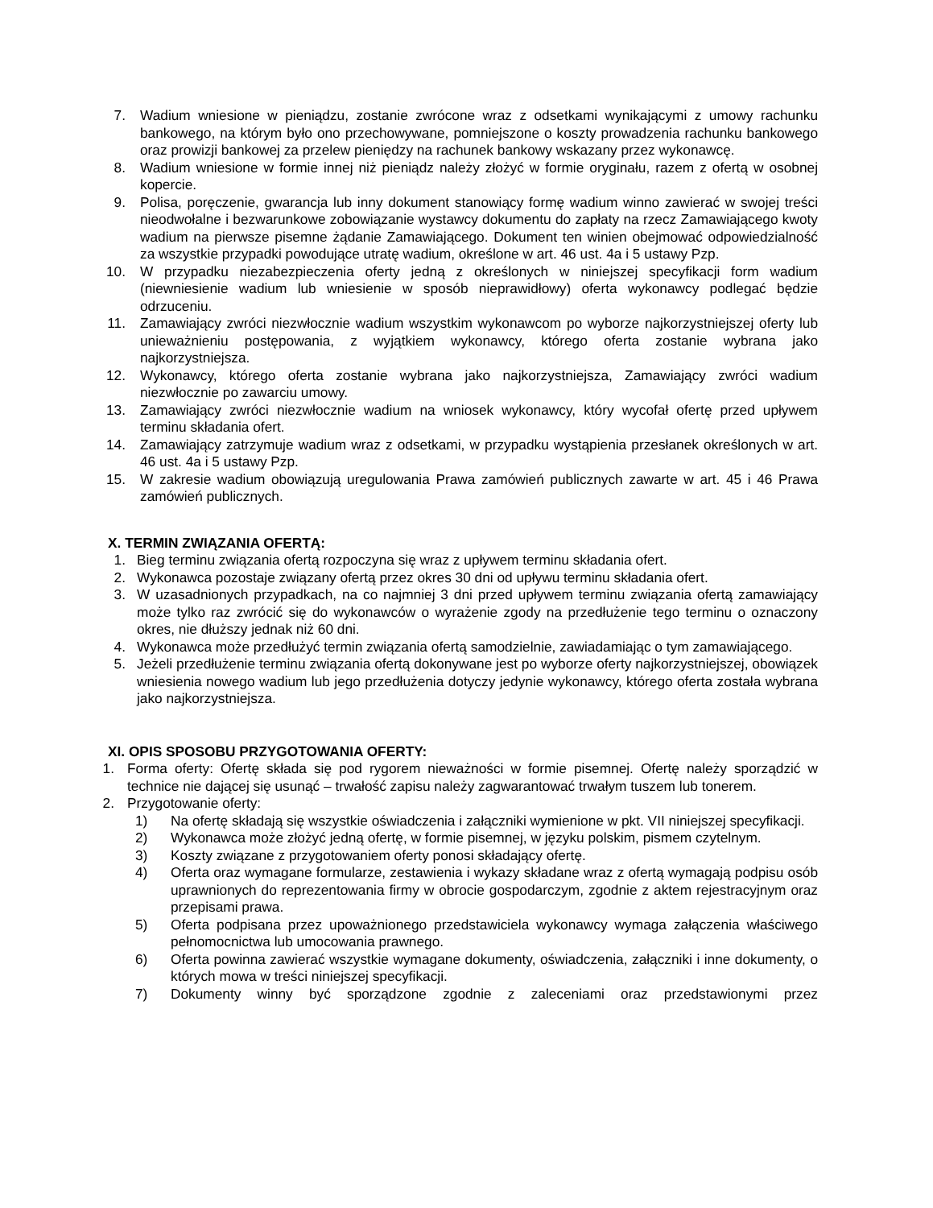7. Wadium wniesione w pieniądzu, zostanie zwrócone wraz z odsetkami wynikającymi z umowy rachunku bankowego, na którym było ono przechowywane, pomniejszone o koszty prowadzenia rachunku bankowego oraz prowizji bankowej za przelew pieniędzy na rachunek bankowy wskazany przez wykonawcę.
8. Wadium wniesione w formie innej niż pieniądz należy złożyć w formie oryginału, razem z ofertą w osobnej kopercie.
9. Polisa, poręczenie, gwarancja lub inny dokument stanowiący formę wadium winno zawierać w swojej treści nieodwołalne i bezwarunkowe zobowiązanie wystawcy dokumentu do zapłaty na rzecz Zamawiającego kwoty wadium na pierwsze pisemne żądanie Zamawiającego. Dokument ten winien obejmować odpowiedzialność za wszystkie przypadki powodujące utratę wadium, określone w art. 46 ust. 4a i 5 ustawy Pzp.
10. W przypadku niezabezpieczenia oferty jedną z określonych w niniejszej specyfikacji form wadium (niewniesienie wadium lub wniesienie w sposób nieprawidłowy) oferta wykonawcy podlegać będzie odrzuceniu.
11. Zamawiający zwróci niezwłocznie wadium wszystkim wykonawcom po wyborze najkorzystniejszej oferty lub unieważnieniu postępowania, z wyjątkiem wykonawcy, którego oferta zostanie wybrana jako najkorzystniejsza.
12. Wykonawcy, którego oferta zostanie wybrana jako najkorzystniejsza, Zamawiający zwróci wadium niezwłocznie po zawarciu umowy.
13. Zamawiający zwróci niezwłocznie wadium na wniosek wykonawcy, który wycofał ofertę przed upływem terminu składania ofert.
14. Zamawiający zatrzymuje wadium wraz z odsetkami, w przypadku wystąpienia przesłanek określonych w art. 46 ust. 4a i 5 ustawy Pzp.
15. W zakresie wadium obowiązują uregulowania Prawa zamówień publicznych zawarte w art. 45 i 46 Prawa zamówień publicznych.
X. TERMIN ZWIĄZANIA OFERTĄ:
1. Bieg terminu związania ofertą rozpoczyna się wraz z upływem terminu składania ofert.
2. Wykonawca pozostaje związany ofertą przez okres 30 dni od upływu terminu składania ofert.
3. W uzasadnionych przypadkach, na co najmniej 3 dni przed upływem terminu związania ofertą zamawiający może tylko raz zwrócić się do wykonawców o wyrażenie zgody na przedłużenie tego terminu o oznaczony okres, nie dłuższy jednak niż 60 dni.
4. Wykonawca może przedłużyć termin związania ofertą samodzielnie, zawiadamiając o tym zamawiającego.
5. Jeżeli przedłużenie terminu związania ofertą dokonywane jest po wyborze oferty najkorzystniejszej, obowiązek wniesienia nowego wadium lub jego przedłużenia dotyczy jedynie wykonawcy, którego oferta została wybrana jako najkorzystniejsza.
XI. OPIS SPOSOBU PRZYGOTOWANIA OFERTY:
1. Forma oferty: Ofertę składa się pod rygorem nieważności w formie pisemnej. Ofertę należy sporządzić w technice nie dającej się usunąć – trwałość zapisu należy zagwarantować trwałym tuszem lub tonerem.
2. Przygotowanie oferty:
1) Na ofertę składają się wszystkie oświadczenia i załączniki wymienione w pkt. VII niniejszej specyfikacji.
2) Wykonawca może złożyć jedną ofertę, w formie pisemnej, w języku polskim, pismem czytelnym.
3) Koszty związane z przygotowaniem oferty ponosi składający ofertę.
4) Oferta oraz wymagane formularze, zestawienia i wykazy składane wraz z ofertą wymagają podpisu osób uprawnionych do reprezentowania firmy w obrocie gospodarczym, zgodnie z aktem rejestracyjnym oraz przepisami prawa.
5) Oferta podpisana przez upoważnionego przedstawiciela wykonawcy wymaga załączenia właściwego pełnomocnictwa lub umocowania prawnego.
6) Oferta powinna zawierać wszystkie wymagane dokumenty, oświadczenia, załączniki i inne dokumenty, o których mowa w treści niniejszej specyfikacji.
7) Dokumenty winny być sporządzone zgodnie z zaleceniami oraz przedstawionymi przez